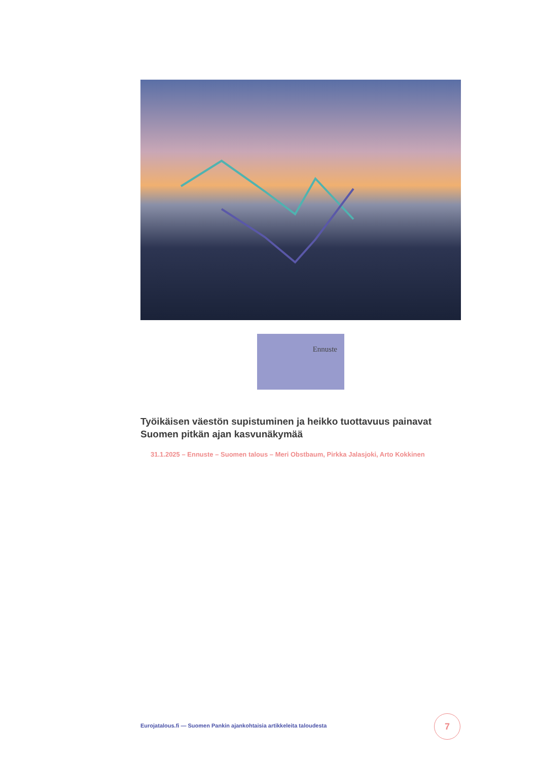Ennuste
Työikäisen väestön supistuminen ja heikko tuottavuus painavat Suomen pitkän ajan kasvunäkymää
31.1.2025 – Ennuste – Suomen talous – Meri Obstbaum, Pirkka Jalasjoki, Arto Kokkinen
Eurojatalous.fi — Suomen Pankin ajankohtaisia artikkeleita taloudesta
7